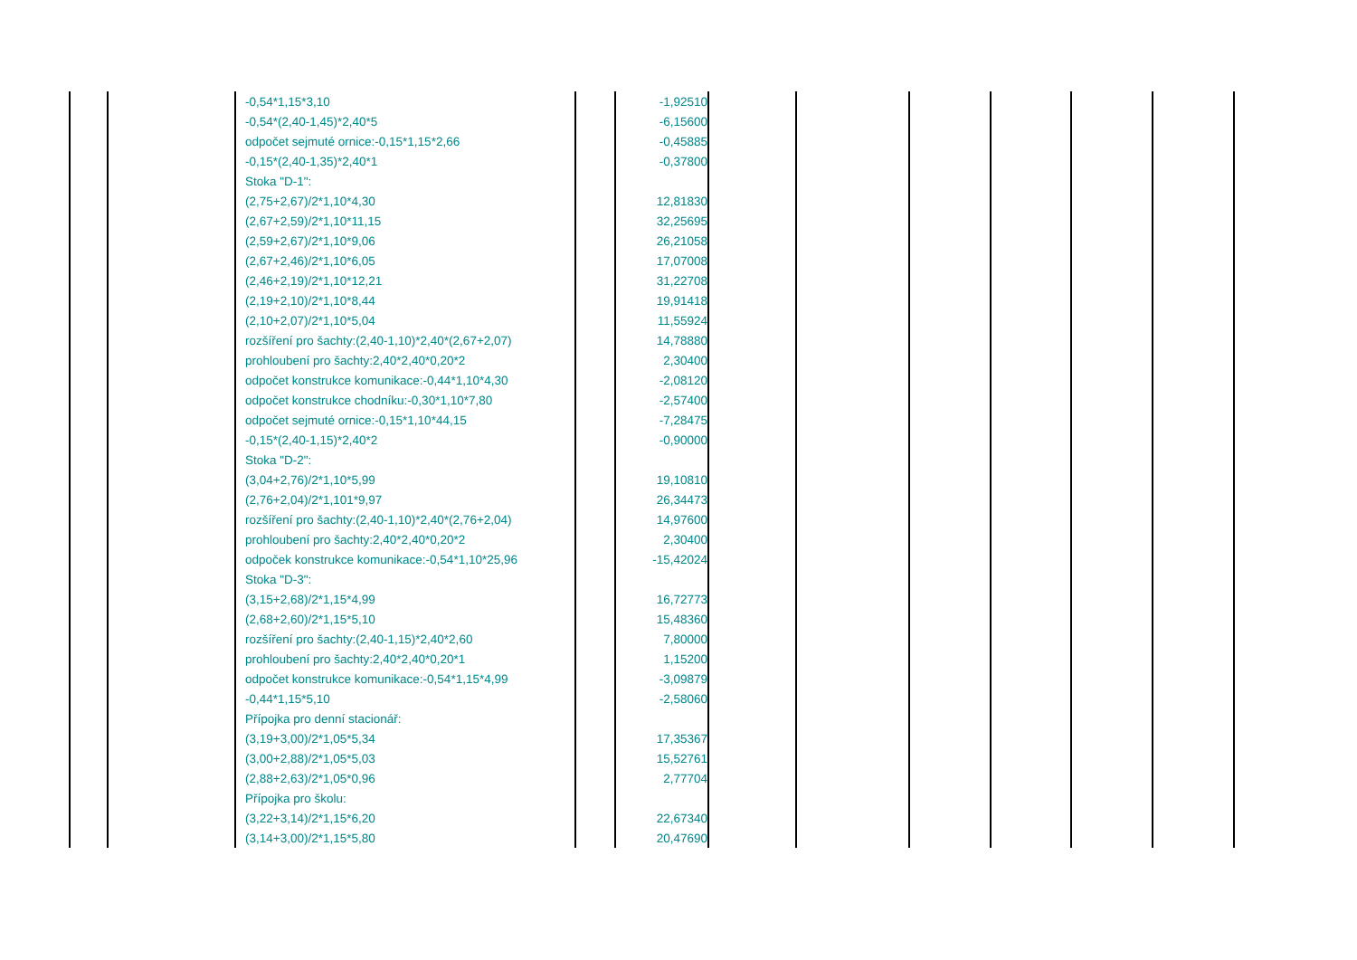| | | -0,54*1,15*3,10 | | -1,92510 | | | | | | |
| | | -0,54*(2,40-1,45)*2,40*5 | | -6,15600 | | | | | | |
| | | odpočet sejmuté ornice:-0,15*1,15*2,66 | | -0,45885 | | | | | | |
| | | -0,15*(2,40-1,35)*2,40*1 | | -0,37800 | | | | | | |
| | | Stoka "D-1": | | | | | | | | |
| | | (2,75+2,67)/2*1,10*4,30 | | 12,81830 | | | | | | |
| | | (2,67+2,59)/2*1,10*11,15 | | 32,25695 | | | | | | |
| | | (2,59+2,67)/2*1,10*9,06 | | 26,21058 | | | | | | |
| | | (2,67+2,46)/2*1,10*6,05 | | 17,07008 | | | | | | |
| | | (2,46+2,19)/2*1,10*12,21 | | 31,22708 | | | | | | |
| | | (2,19+2,10)/2*1,10*8,44 | | 19,91418 | | | | | | |
| | | (2,10+2,07)/2*1,10*5,04 | | 11,55924 | | | | | | |
| | | rozšíření pro šachty:(2,40-1,10)*2,40*(2,67+2,07) | | 14,78880 | | | | | | |
| | | prohloubení pro šachty:2,40*2,40*0,20*2 | | 2,30400 | | | | | | |
| | | odpočet konstrukce komunikace:-0,44*1,10*4,30 | | -2,08120 | | | | | | |
| | | odpočet konstrukce chodníku:-0,30*1,10*7,80 | | -2,57400 | | | | | | |
| | | odpočet sejmuté ornice:-0,15*1,10*44,15 | | -7,28475 | | | | | | |
| | | -0,15*(2,40-1,15)*2,40*2 | | -0,90000 | | | | | | |
| | | Stoka "D-2": | | | | | | | | |
| | | (3,04+2,76)/2*1,10*5,99 | | 19,10810 | | | | | | |
| | | (2,76+2,04)/2*1,101*9,97 | | 26,34473 | | | | | | |
| | | rozšíření pro šachty:(2,40-1,10)*2,40*(2,76+2,04) | | 14,97600 | | | | | | |
| | | prohloubení pro šachty:2,40*2,40*0,20*2 | | 2,30400 | | | | | | |
| | | odpoček konstrukce komunikace:-0,54*1,10*25,96 | | -15,42024 | | | | | | |
| | | Stoka "D-3": | | | | | | | | |
| | | (3,15+2,68)/2*1,15*4,99 | | 16,72773 | | | | | | |
| | | (2,68+2,60)/2*1,15*5,10 | | 15,48360 | | | | | | |
| | | rozšíření pro šachty:(2,40-1,15)*2,40*2,60 | | 7,80000 | | | | | | |
| | | prohloubení pro šachty:2,40*2,40*0,20*1 | | 1,15200 | | | | | | |
| | | odpočet konstrukce komunikace:-0,54*1,15*4,99 | | -3,09879 | | | | | | |
| | | -0,44*1,15*5,10 | | -2,58060 | | | | | | |
| | | Přípojka pro denní stacionář: | | | | | | | | |
| | | (3,19+3,00)/2*1,05*5,34 | | 17,35367 | | | | | | |
| | | (3,00+2,88)/2*1,05*5,03 | | 15,52761 | | | | | | |
| | | (2,88+2,63)/2*1,05*0,96 | | 2,77704 | | | | | | |
| | | Přípojka pro školu: | | | | | | | | |
| | | (3,22+3,14)/2*1,15*6,20 | | 22,67340 | | | | | | |
| | | (3,14+3,00)/2*1,15*5,80 | | 20,47690 | | | | | | |